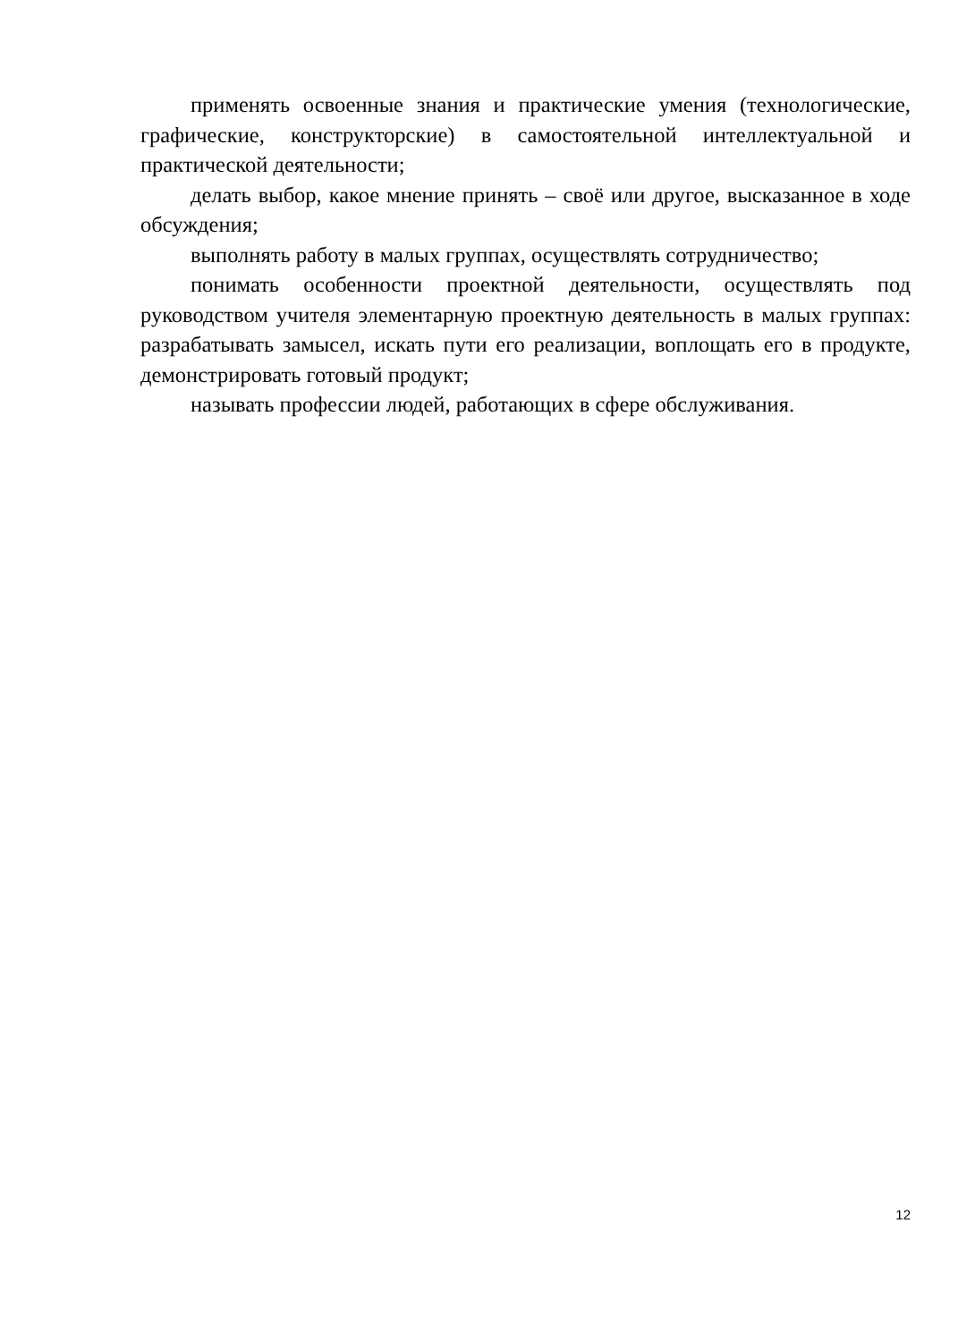применять освоенные знания и практические умения (технологические, графические, конструкторские) в самостоятельной интеллектуальной и практической деятельности;
делать выбор, какое мнение принять – своё или другое, высказанное в ходе обсуждения;
выполнять работу в малых группах, осуществлять сотрудничество;
понимать особенности проектной деятельности, осуществлять под руководством учителя элементарную проектную деятельность в малых группах: разрабатывать замысел, искать пути его реализации, воплощать его в продукте, демонстрировать готовый продукт;
называть профессии людей, работающих в сфере обслуживания.
12